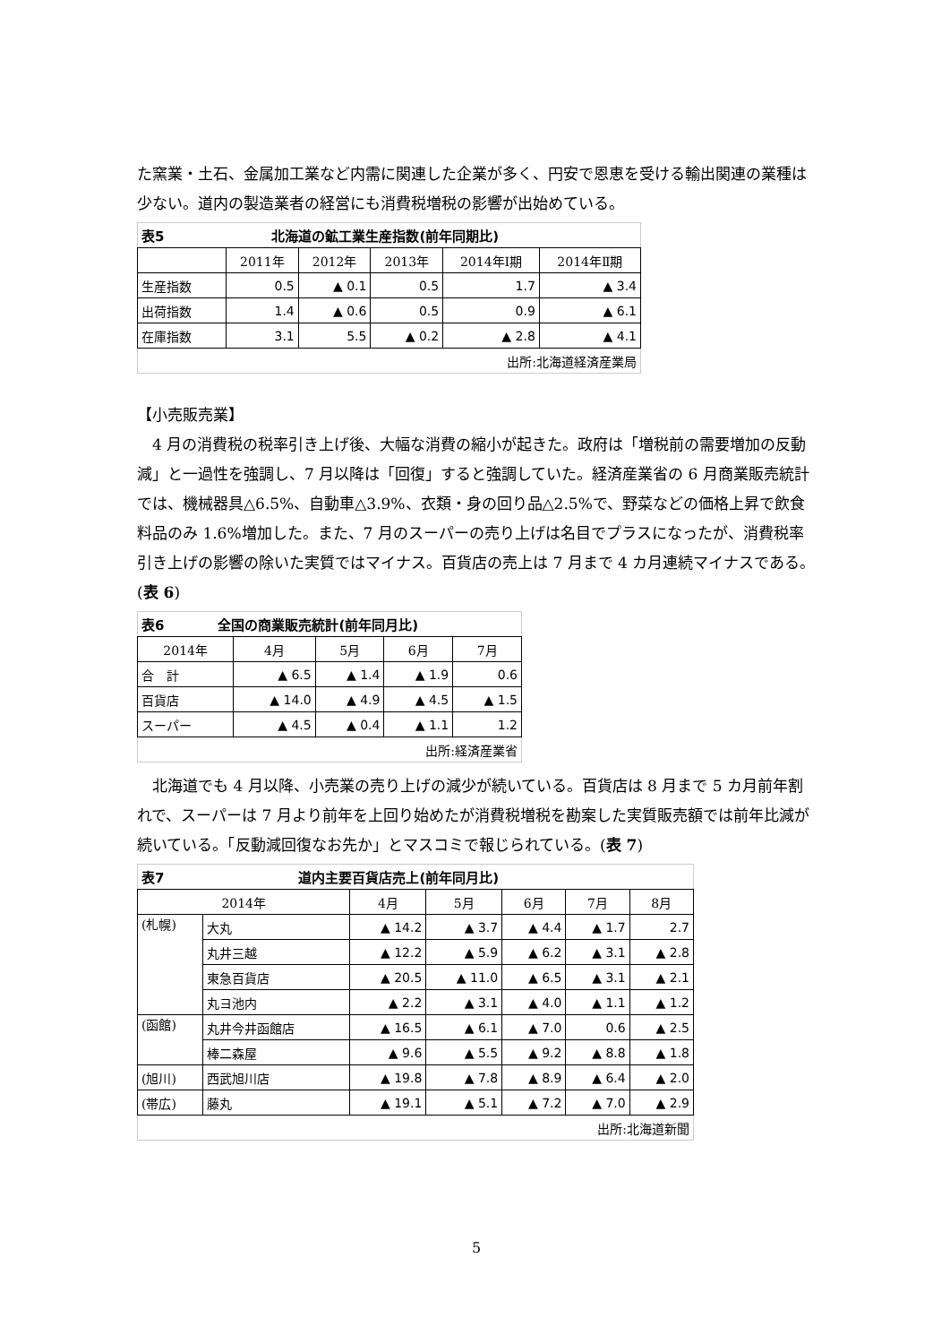た窯業・土石、金属加工業など内需に関連した企業が多く、円安で恩恵を受ける輸出関連の業種は少ない。道内の製造業者の経営にも消費税増税の影響が出始めている。
| 表5 北海道の鉱工業生産指数(前年同期比) | | | | | |
| | 2011年 | 2012年 | 2013年 | 2014年Ⅰ期 | 2014年Ⅱ期 |
| 生産指数 | 0.5 | ▲ 0.1 | 0.5 | 1.7 | ▲ 3.4 |
| 出荷指数 | 1.4 | ▲ 0.6 | 0.5 | 0.9 | ▲ 6.1 |
| 在庫指数 | 3.1 | 5.5 | ▲ 0.2 | ▲ 2.8 | ▲ 4.1 |
| 出所:北海道経済産業局 | | | | | |
【小売販売業】
　4 月の消費税の税率引き上げ後、大幅な消費の縮小が起きた。政府は「増税前の需要増加の反動減」と一過性を強調し、7 月以降は「回復」すると強調していた。経済産業省の 6 月商業販売統計では、機械器具△6.5%、自動車△3.9%、衣類・身の回り品△2.5%で、野菜などの価格上昇で飲食料品のみ 1.6%増加した。また、7 月のスーパーの売り上げは名目でプラスになったが、消費税率引き上げの影響の除いた実質ではマイナス。百貨店の売上は 7 月まで 4 カ月連続マイナスである。(表 6)
| 表6 全国の商業販売統計(前年同月比) | | | | |
| 2014年 | 4月 | 5月 | 6月 | 7月 |
| 合 計 | ▲ 6.5 | ▲ 1.4 | ▲ 1.9 | 0.6 |
| 百貨店 | ▲ 14.0 | ▲ 4.9 | ▲ 4.5 | ▲ 1.5 |
| スーパー | ▲ 4.5 | ▲ 0.4 | ▲ 1.1 | 1.2 |
| 出所:経済産業省 | | | | |
　北海道でも 4 月以降、小売業の売り上げの減少が続いている。百貨店は 8 月まで 5 カ月前年割れで、スーパーは 7 月より前年を上回り始めたが消費税増税を勘案した実質販売額では前年比減が続いている。「反動減回復なお先か」とマスコミで報じられている。(表 7)
| 表7 道内主要百貨店売上(前年同月比) | | | | | | |
| 2014年 | | 4月 | 5月 | 6月 | 7月 | 8月 |
| (札幌) | 大丸 | ▲ 14.2 | ▲ 3.7 | ▲ 4.4 | ▲ 1.7 | 2.7 |
| | 丸井三越 | ▲ 12.2 | ▲ 5.9 | ▲ 6.2 | ▲ 3.1 | ▲ 2.8 |
| | 東急百貨店 | ▲ 20.5 | ▲ 11.0 | ▲ 6.5 | ▲ 3.1 | ▲ 2.1 |
| | 丸ヨ池内 | ▲ 2.2 | ▲ 3.1 | ▲ 4.0 | ▲ 1.1 | ▲ 1.2 |
| (函館) | 丸井今井函館店 | ▲ 16.5 | ▲ 6.1 | ▲ 7.0 | 0.6 | ▲ 2.5 |
| | 棒二森屋 | ▲ 9.6 | ▲ 5.5 | ▲ 9.2 | ▲ 8.8 | ▲ 1.8 |
| (旭川) | 西武旭川店 | ▲ 19.8 | ▲ 7.8 | ▲ 8.9 | ▲ 6.4 | ▲ 2.0 |
| (帯広) | 藤丸 | ▲ 19.1 | ▲ 5.1 | ▲ 7.2 | ▲ 7.0 | ▲ 2.9 |
| 出所:北海道新聞 | | | | | | |
5